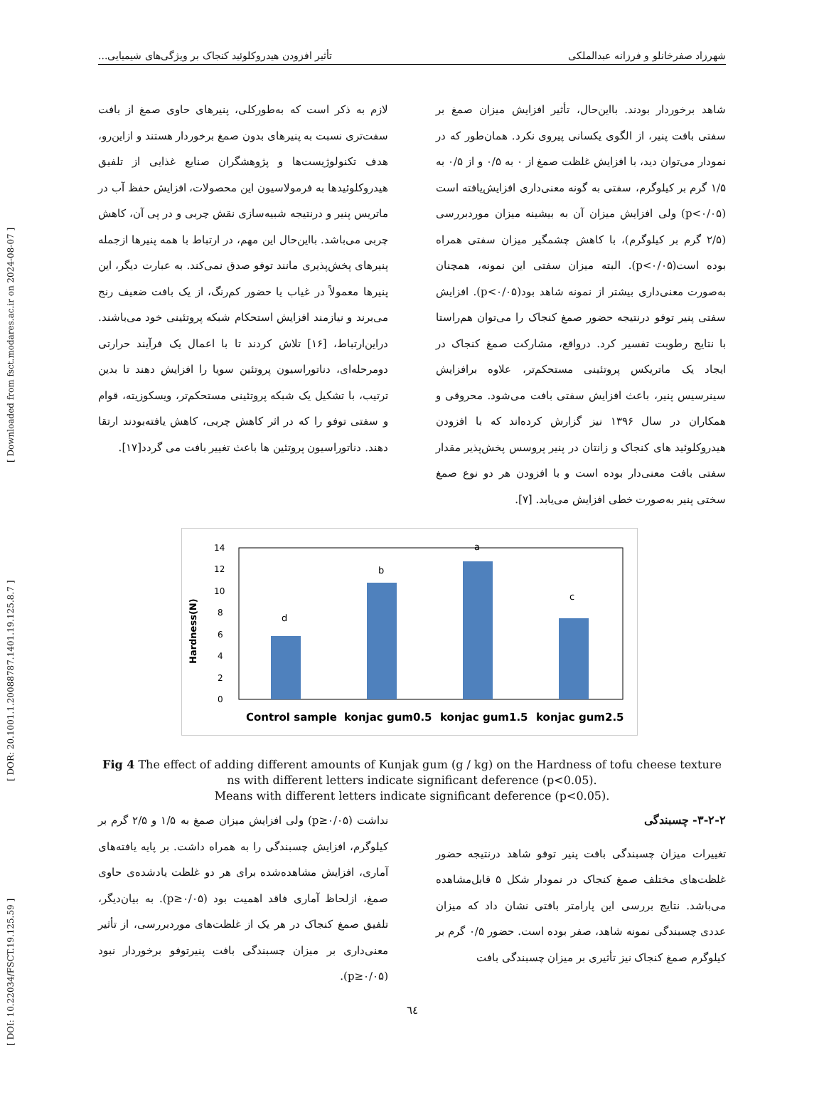[ DOI: 10.22034/FSCT.19.125.59 ] [ DOR: 20.1001.1.20088787.1401.19.125.8.7 ] [ Downloaded from fsct.modares.ac.ir on 2024-08-07 ]
شهرزاد صفرخانلو و فرزانه عبدالملکی تأثیر افزودن هیدروکلوئید کنجاک بر ویژگی‌های شیمیایی...
شاهد برخوردار بودند. بااین‌حال، تأثیر افزایش میزان صمغ بر سفتی بافت پنیر، از الگوی یکسانی پیروی نکرد. همان‌طور که در نمودار می‌توان دید، با افزایش غلظت صمغ از ۰ به ۰/۵ و از ۰/۵ به ۱/۵ گرم بر کیلوگرم، سفتی به گونه معنی‌داری افزایش‌یافته است (p<۰/۰۵) ولی افزایش میزان آن به بیشینه میزان موردبررسی (۲/۵ گرم بر کیلوگرم)، با کاهش چشمگیر میزان سفتی همراه بوده است(p<۰/۰۵). البته میزان سفتی این نمونه، همچنان به‌صورت معنی‌داری بیشتر از نمونه شاهد بود(p<۰/۰۵). افزایش سفتی پنیر توفو درنتیجه حضور صمغ کنجاک را می‌توان هم‌راستا با نتایج رطوبت تفسیر کرد. درواقع، مشارکت صمغ کنجاک در ایجاد یک ماتریکس پروتئینی مستحکم‌تر، علاوه برافزایش سینرسیس پنیر، باعث افزایش سفتی بافت می‌شود. محروقی و همکاران در سال ۱۳۹۶ نیز گزارش کرده‌اند که با افزودن هیدروکلوئید های کنجاک و زانتان در پنیر پروسس پخش‌پذیر مقدار سفتی بافت معنی‌دار بوده است و با افزودن هر دو نوع صمغ سختی پنیر به‌صورت خطی افزایش می‌یابد. [۷].
لازم به ذکر است که به‌طورکلی، پنیرهای حاوی صمغ از بافت سفت‌تری نسبت به پنیرهای بدون صمغ برخوردار هستند و ازاین‌رو، هدف تکنولوژیست‌ها و پژوهشگران صنایع غذایی از تلفیق هیدروکلوئیدها به فرمولاسیون این محصولات، افزایش حفظ آب در ماتریس پنیر و درنتیجه شبیه‌سازی نقش چربی و در پی آن، کاهش چربی می‌باشد. بااین‌حال این مهم، در ارتباط با همه پنیرها ازجمله پنیرهای پخش‌پذیری مانند توفو صدق نمی‌کند. به عبارت دیگر، این پنیرها معمولاً در غیاب یا حضور کم‌رنگ، از یک بافت ضعیف رنج می‌برند و نیازمند افزایش استحکام شبکه پروتئینی خود می‌باشند. دراین‌ارتباط، [۱۶] تلاش کردند تا با اعمال یک فرآیند حرارتی دومرحله‌ای، دناتوراسیون پروتئین سویا را افزایش دهند تا بدین ترتیب، با تشکیل یک شبکه پروتئینی مستحکم‌تر، ویسکوزیته، قوام و سفتی توفو را که در اثر کاهش چربی، کاهش یافته‌بودند ارتقا دهند. دناتوراسیون پروتئین ها باعث تغییر بافت می گردد[۱۷].
Hardness(N)
0
2
4
6
8
10
12
14
d
b
a
c
Control sample
konjac gum0.5
konjac gum1.5
konjac gum2.5
Fig 4 The effect of adding different amounts of Kunjak gum (g / kg) on the Hardness of tofu cheese texture
ns with different letters indicate significant deference (p<0.05).
Means with different letters indicate significant deference (p<0.05).
۳-۲-۲- چسبندگی
تغییرات میزان چسبندگی بافت پنیر توفو شاهد درنتیجه حضور غلظت‌های مختلف صمغ کنجاک در نمودار شکل ۵ قابل‌مشاهده می‌باشد. نتایج بررسی این پارامتر بافتی نشان داد که میزان عددی چسبندگی نمونه شاهد، صفر بوده است. حضور ۰/۵ گرم بر کیلوگرم صمغ کنجاک نیز تأثیری بر میزان چسبندگی بافت
نداشت (p≥۰/۰۵) ولی افزایش میزان صمغ به ۱/۵ و ۲/۵ گرم بر کیلوگرم، افزایش چسبندگی را به همراه داشت. بر پایه یافته‌های آماری، افزایش مشاهده‌شده برای هر دو غلظت یادشده‌ی حاوی صمغ، ازلحاظ آماری فاقد اهمیت بود (p≥۰/۰۵). به بیان‌دیگر، تلفیق صمغ کنجاک در هر یک از غلظت‌های موردبررسی، از تأثیر معنی‌داری بر میزان چسبندگی بافت پنیرتوفو برخوردار نبود (p≥۰/۰۵).
٦٤